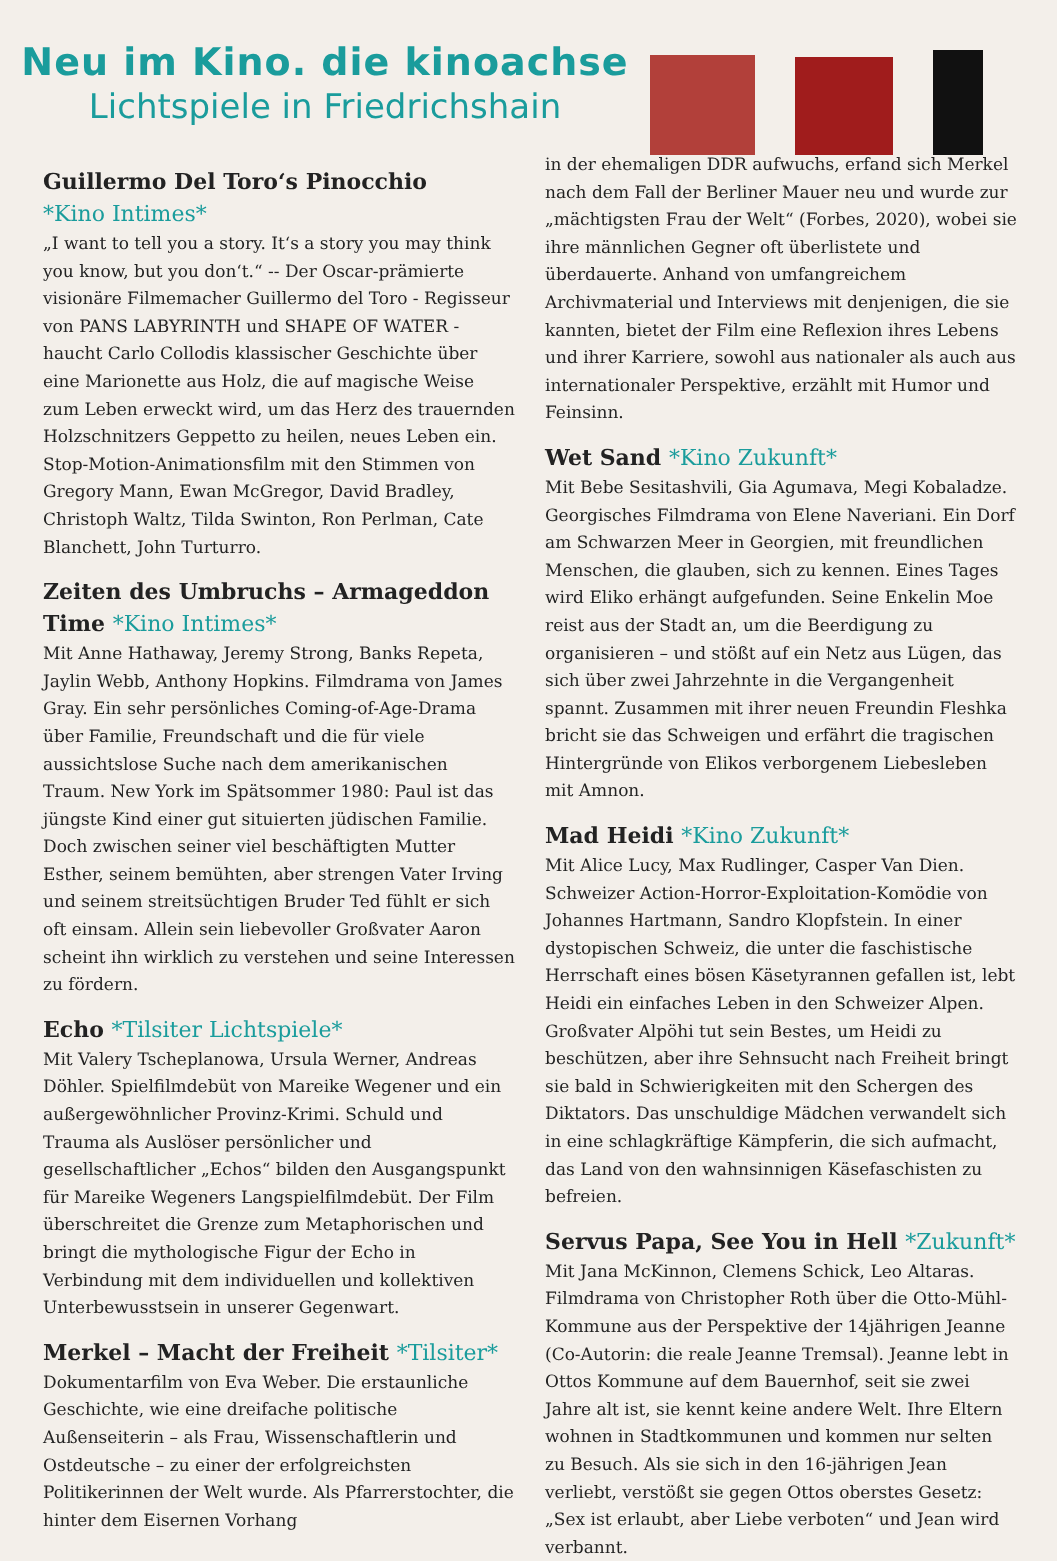Neu im Kino. die kinoachse
Lichtspiele in Friedrichshain
Guillermo Del Toro‘s Pinocchio
*Kino Intimes*
„I want to tell you a story. It‘s a story you may think you know, but you don‘t.“ -- Der Oscar-prämierte visionäre Filmemacher Guillermo del Toro - Regisseur von PANS LABYRINTH und SHAPE OF WATER - haucht Carlo Collodis klassischer Geschichte über eine Marionette aus Holz, die auf magische Weise zum Leben erweckt wird, um das Herz des trauernden Holzschnitzers Geppetto zu heilen, neues Leben ein. Stop-Motion-Animationsfilm mit den Stimmen von Gregory Mann, Ewan McGregor, David Bradley, Christoph Waltz, Tilda Swinton, Ron Perlman, Cate Blanchett, John Turturro.
Zeiten des Umbruchs – Armageddon Time *Kino Intimes*
Mit Anne Hathaway, Jeremy Strong, Banks Repeta, Jaylin Webb, Anthony Hopkins. Filmdrama von James Gray. Ein sehr persönliches Coming-of-Age-Drama über Familie, Freundschaft und die für viele aussichtslose Suche nach dem amerikanischen Traum. New York im Spätsommer 1980: Paul ist das jüngste Kind einer gut situierten jüdischen Familie. Doch zwischen seiner viel beschäftigten Mutter Esther, seinem bemühten, aber strengen Vater Irving und seinem streitsüchtigen Bruder Ted fühlt er sich oft einsam. Allein sein liebevoller Großvater Aaron scheint ihn wirklich zu verstehen und seine Interessen zu fördern.
Echo *Tilsiter Lichtspiele*
Mit Valery Tscheplanowa, Ursula Werner, Andreas Döhler. Spielfilmdebüt von Mareike Wegener und ein außergewöhnlicher Provinz-Krimi. Schuld und Trauma als Auslöser persönlicher und gesellschaftlicher „Echos“ bilden den Ausgangspunkt für Mareike Wegeners Langspielfilmdebüt. Der Film überschreitet die Grenze zum Metaphorischen und bringt die mythologische Figur der Echo in Verbindung mit dem individuellen und kollektiven Unterbewusstsein in unserer Gegenwart.
Merkel – Macht der Freiheit *Tilsiter*
Dokumentarfilm von Eva Weber. Die erstaunliche Geschichte, wie eine dreifache politische Außenseiterin – als Frau, Wissenschaftlerin und Ostdeutsche – zu einer der erfolgreichsten Politikerinnen der Welt wurde. Als Pfarrerstochter, die hinter dem Eisernen Vorhang
in der ehemaligen DDR aufwuchs, erfand sich Merkel nach dem Fall der Berliner Mauer neu und wurde zur „mächtigsten Frau der Welt“ (Forbes, 2020), wobei sie ihre männlichen Gegner oft überlistete und überdauerte. Anhand von umfangreichem Archivmaterial und Interviews mit denjenigen, die sie kannten, bietet der Film eine Reflexion ihres Lebens und ihrer Karriere, sowohl aus nationaler als auch aus internationaler Perspektive, erzählt mit Humor und Feinsinn.
Wet Sand *Kino Zukunft*
Mit Bebe Sesitashvili, Gia Agumava, Megi Kobaladze. Georgisches Filmdrama von Elene Naveriani. Ein Dorf am Schwarzen Meer in Georgien, mit freundlichen Menschen, die glauben, sich zu kennen. Eines Tages wird Eliko erhängt aufgefunden. Seine Enkelin Moe reist aus der Stadt an, um die Beerdigung zu organisieren – und stößt auf ein Netz aus Lügen, das sich über zwei Jahrzehnte in die Vergangenheit spannt. Zusammen mit ihrer neuen Freundin Fleshka bricht sie das Schweigen und erfährt die tragischen Hintergründe von Elikos verborgenem Liebesleben mit Amnon.
Mad Heidi *Kino Zukunft*
Mit Alice Lucy, Max Rudlinger, Casper Van Dien. Schweizer Action-Horror-Exploitation-Komödie von Johannes Hartmann, Sandro Klopfstein. In einer dystopischen Schweiz, die unter die faschistische Herrschaft eines bösen Käsetyrannen gefallen ist, lebt Heidi ein einfaches Leben in den Schweizer Alpen. Großvater Alpöhi tut sein Bestes, um Heidi zu beschützen, aber ihre Sehnsucht nach Freiheit bringt sie bald in Schwierigkeiten mit den Schergen des Diktators. Das unschuldige Mädchen verwandelt sich in eine schlagkräftige Kämpferin, die sich aufmacht, das Land von den wahnsinnigen Käsefaschisten zu befreien.
Servus Papa, See You in Hell *Zukunft*
Mit Jana McKinnon, Clemens Schick, Leo Altaras. Filmdrama von Christopher Roth über die Otto-Mühl-Kommune aus der Perspektive der 14jährigen Jeanne (Co-Autorin: die reale Jeanne Tremsal). Jeanne lebt in Ottos Kommune auf dem Bauernhof, seit sie zwei Jahre alt ist, sie kennt keine andere Welt. Ihre Eltern wohnen in Stadtkommunen und kommen nur selten zu Besuch. Als sie sich in den 16-jährigen Jean verliebt, verstößt sie gegen Ottos oberstes Gesetz: „Sex ist erlaubt, aber Liebe verboten“ und Jean wird verbannt.